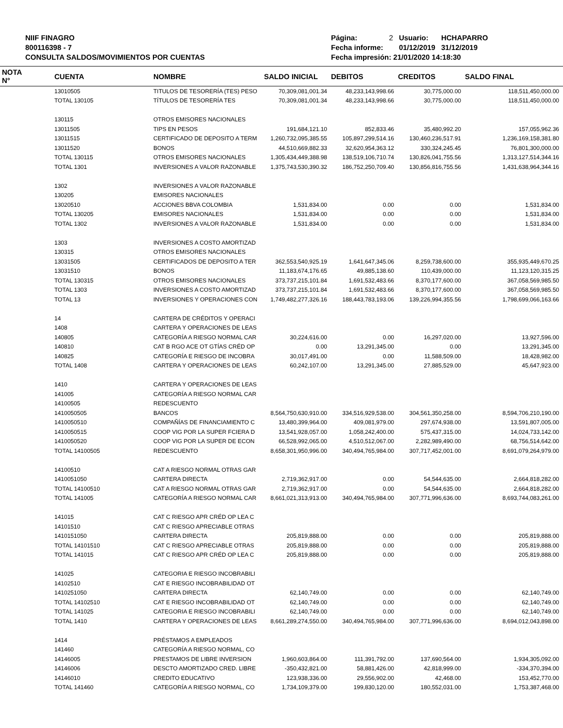NIIF FINAGRO
800116398 - 7
CONSULTA SALDOS/MOVIMIENTOS POR CUENTAS
| Página: | 2 | Usuario: | HCHAPARRO |
| Fecha informe: | | 01/12/2019 | 31/12/2019 |
| Fecha impresión: 21/01/2020 14:18:30 | | | |
| NOTA N° | CUENTA | NOMBRE | SALDO INICIAL | DEBITOS | CREDITOS | SALDO FINAL |
| --- | --- | --- | --- | --- | --- | --- |
| | 13010505 | TITULOS DE TESORERÍA (TES) PESO | 70,309,081,001.34 | 48,233,143,998.66 | 30,775,000.00 | 118,511,450,000.00 |
| | TOTAL 130105 | TÍTULOS DE TESORERÍA TES | 70,309,081,001.34 | 48,233,143,998.66 | 30,775,000.00 | 118,511,450,000.00 |
| | 130115 | OTROS EMISORES NACIONALES | | | | |
| | 13011505 | TIPS EN PESOS | 191,684,121.10 | 852,833.46 | 35,480,992.20 | 157,055,962.36 |
| | 13011515 | CERTIFICADO DE DEPOSITO A TERM | 1,260,732,095,385.55 | 105,897,299,514.16 | 130,460,236,517.91 | 1,236,169,158,381.80 |
| | 13011520 | BONOS | 44,510,669,882.33 | 32,620,954,363.12 | 330,324,245.45 | 76,801,300,000.00 |
| | TOTAL 130115 | OTROS EMISORES NACIONALES | 1,305,434,449,388.98 | 138,519,106,710.74 | 130,826,041,755.56 | 1,313,127,514,344.16 |
| | TOTAL 1301 | INVERSIONES A VALOR RAZONABLE | 1,375,743,530,390.32 | 186,752,250,709.40 | 130,856,816,755.56 | 1,431,638,964,344.16 |
| | 1302 | INVERSIONES A VALOR RAZONABLE | | | | |
| | 130205 | EMISORES NACIONALES | | | | |
| | 13020510 | ACCIONES BBVA COLOMBIA | 1,531,834.00 | 0.00 | 0.00 | 1,531,834.00 |
| | TOTAL 130205 | EMISORES NACIONALES | 1,531,834.00 | 0.00 | 0.00 | 1,531,834.00 |
| | TOTAL 1302 | INVERSIONES A VALOR RAZONABLE | 1,531,834.00 | 0.00 | 0.00 | 1,531,834.00 |
| | 1303 | INVERSIONES A COSTO AMORTIZAD | | | | |
| | 130315 | OTROS EMISORES NACIONALES | | | | |
| | 13031505 | CERTIFICADOS DE DEPOSITO A TER | 362,553,540,925.19 | 1,641,647,345.06 | 8,259,738,600.00 | 355,935,449,670.25 |
| | 13031510 | BONOS | 11,183,674,176.65 | 49,885,138.60 | 110,439,000.00 | 11,123,120,315.25 |
| | TOTAL 130315 | OTROS EMISORES NACIONALES | 373,737,215,101.84 | 1,691,532,483.66 | 8,370,177,600.00 | 367,058,569,985.50 |
| | TOTAL 1303 | INVERSIONES A COSTO AMORTIZAD | 373,737,215,101.84 | 1,691,532,483.66 | 8,370,177,600.00 | 367,058,569,985.50 |
| | TOTAL 13 | INVERSIONES Y OPERACIONES CON | 1,749,482,277,326.16 | 188,443,783,193.06 | 139,226,994,355.56 | 1,798,699,066,163.66 |
| | 14 | CARTERA DE CRÉDITOS Y OPERACI | | | | |
| | 1408 | CARTERA Y OPERACIONES DE LEAS | | | | |
| | 140805 | CATEGORÍA A RIESGO NORMAL CAR | 30,224,616.00 | 0.00 | 16,297,020.00 | 13,927,596.00 |
| | 140810 | CAT B RGO ACE OT GTÍAS CRÉD OP | 0.00 | 13,291,345.00 | 0.00 | 13,291,345.00 |
| | 140825 | CATEGORÍA E RIESGO DE INCOBRA | 30,017,491.00 | 0.00 | 11,588,509.00 | 18,428,982.00 |
| | TOTAL 1408 | CARTERA Y OPERACIONES DE LEAS | 60,242,107.00 | 13,291,345.00 | 27,885,529.00 | 45,647,923.00 |
| | 1410 | CARTERA Y OPERACIONES DE LEAS | | | | |
| | 141005 | CATEGORÍA A RIESGO NORMAL CAR | | | | |
| | 14100505 | REDESCUENTO | | | | |
| | 1410050505 | BANCOS | 8,564,750,630,910.00 | 334,516,929,538.00 | 304,561,350,258.00 | 8,594,706,210,190.00 |
| | 1410050510 | COMPAÑÍAS DE FINANCIAMIENTO C | 13,480,399,964.00 | 409,081,979.00 | 297,674,938.00 | 13,591,807,005.00 |
| | 1410050515 | COOP VIG POR LA SUPER FCIERA D | 13,541,928,057.00 | 1,058,242,400.00 | 575,437,315.00 | 14,024,733,142.00 |
| | 1410050520 | COOP VIG POR LA SUPER DE ECON | 66,528,992,065.00 | 4,510,512,067.00 | 2,282,989,490.00 | 68,756,514,642.00 |
| | TOTAL 14100505 | REDESCUENTO | 8,658,301,950,996.00 | 340,494,765,984.00 | 307,717,452,001.00 | 8,691,079,264,979.00 |
| | 14100510 | CAT A RIESGO NORMAL OTRAS GAR | | | | |
| | 1410051050 | CARTERA DIRECTA | 2,719,362,917.00 | 0.00 | 54,544,635.00 | 2,664,818,282.00 |
| | TOTAL 14100510 | CAT A RIESGO NORMAL OTRAS GAR | 2,719,362,917.00 | 0.00 | 54,544,635.00 | 2,664,818,282.00 |
| | TOTAL 141005 | CATEGORÍA A RIESGO NORMAL CAR | 8,661,021,313,913.00 | 340,494,765,984.00 | 307,771,996,636.00 | 8,693,744,083,261.00 |
| | 141015 | CAT C RIESGO APR CRÉD OP LEA C | | | | |
| | 14101510 | CAT C RIESGO APRECIABLE OTRAS | | | | |
| | 1410151050 | CARTERA DIRECTA | 205,819,888.00 | 0.00 | 0.00 | 205,819,888.00 |
| | TOTAL 14101510 | CAT C RIESGO APRECIABLE OTRAS | 205,819,888.00 | 0.00 | 0.00 | 205,819,888.00 |
| | TOTAL 141015 | CAT C RIESGO APR CRÉD OP LEA C | 205,819,888.00 | 0.00 | 0.00 | 205,819,888.00 |
| | 141025 | CATEGORIA E RIESGO INCOBRABILI | | | | |
| | 14102510 | CAT E RIESGO INCOBRABILIDAD OT | | | | |
| | 1410251050 | CARTERA DIRECTA | 62,140,749.00 | 0.00 | 0.00 | 62,140,749.00 |
| | TOTAL 14102510 | CAT E RIESGO INCOBRABILIDAD OT | 62,140,749.00 | 0.00 | 0.00 | 62,140,749.00 |
| | TOTAL 141025 | CATEGORIA E RIESGO INCOBRABILI | 62,140,749.00 | 0.00 | 0.00 | 62,140,749.00 |
| | TOTAL 1410 | CARTERA Y OPERACIONES DE LEAS | 8,661,289,274,550.00 | 340,494,765,984.00 | 307,771,996,636.00 | 8,694,012,043,898.00 |
| | 1414 | PRÉSTAMOS A EMPLEADOS | | | | |
| | 141460 | CATEGORÍA A RIESGO NORMAL, CO | | | | |
| | 14146005 | PRESTAMOS DE LIBRE INVERSION | 1,960,603,864.00 | 111,391,792.00 | 137,690,564.00 | 1,934,305,092.00 |
| | 14146006 | DESCTO AMORTIZADO CRED. LIBRE | -350,432,821.00 | 58,881,426.00 | 42,818,999.00 | -334,370,394.00 |
| | 14146010 | CREDITO EDUCATIVO | 123,938,336.00 | 29,556,902.00 | 42,468.00 | 153,452,770.00 |
| | TOTAL 141460 | CATEGORÍA A RIESGO NORMAL, CO | 1,734,109,379.00 | 199,830,120.00 | 180,552,031.00 | 1,753,387,468.00 |